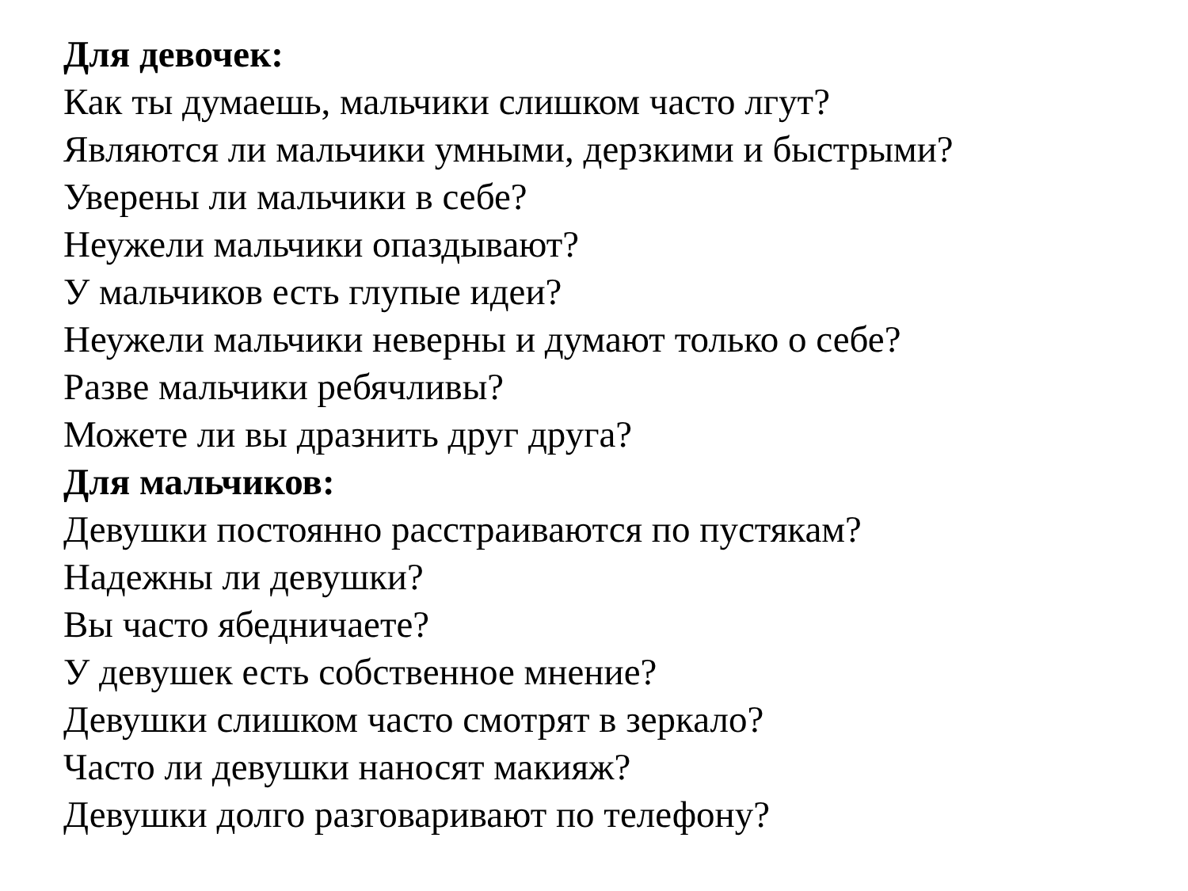Для девочек:
Как ты думаешь, мальчики слишком часто лгут?
Являются ли мальчики умными, дерзкими и быстрыми?
Уверены ли мальчики в себе?
Неужели мальчики опаздывают?
У мальчиков есть глупые идеи?
Неужели мальчики неверны и думают только о себе?
Разве мальчики ребячливы?
Можете ли вы дразнить друг друга?
Для мальчиков:
Девушки постоянно расстраиваются по пустякам?
Надежны ли девушки?
Вы часто ябедничаете?
У девушек есть собственное мнение?
Девушки слишком часто смотрят в зеркало?
Часто ли девушки наносят макияж?
Девушки долго разговаривают по телефону?